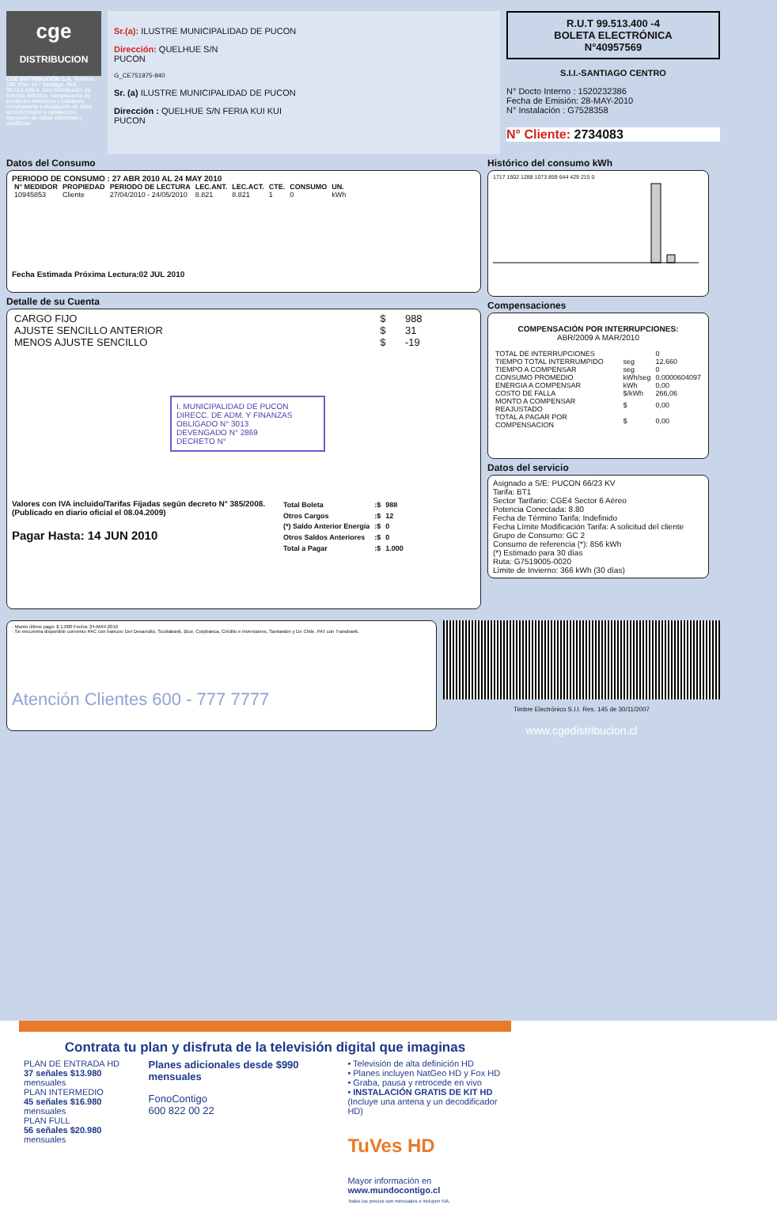cge
DISTRIBUCION
CGE DISTRIBUCIÓN S.A. Teatinos 280, Piso 16 - Santiago. Rut: 99.513.400-4. Giro Distribución de energía eléctrica, compraventa de productos eléctricos y celulares, compraventa e instalación de aires acondicionado y calefacción, ejecución de obras eléctricas y metálicas.
Sr.(a): ILUSTRE MUNICIPALIDAD DE PUCON
Dirección: QUELHUE S/N
PUCON
G_CE751975-940
Sr. (a) ILUSTRE MUNICIPALIDAD DE PUCON
Dirección : QUELHUE S/N FERIA KUI KUI
PUCON
R.U.T 99.513.400 -4
BOLETA ELECTRÓNICA
N°40957569
S.I.I.-SANTIAGO CENTRO
N° Docto Interno : 1520232386
Fecha de Emisión: 28-MAY-2010
N° Instalación : G7528358
N° Cliente: 2734083
Datos del Consumo
PERIODO DE CONSUMO : 27 ABR 2010 AL 24 MAY 2010
| N° MEDIDOR | PROPIEDAD | PERIODO DE LECTURA | LEC.ANT. | LEC.ACT. | CTE. | CONSUMO | UN. |
| --- | --- | --- | --- | --- | --- | --- | --- |
| 10945853 | Cliente | 27/04/2010 - 24/05/2010 | 8.821 | 8.821 | 1 | 0 | kWh |
Fecha Estimada Próxima Lectura:02 JUL 2010
Detalle de su Cuenta
| CARGO FIJO | $ | 988 |
| AJUSTE SENCILLO ANTERIOR | $ | 31 |
| MENOS AJUSTE SENCILLO | $ | -19 |
I. MUNICIPALIDAD DE PUCON
DIRECC. DE ADM. Y FINANZAS
OBLIGADO N° 3013
DEVENGADO N° 2869
DECRETO N°
Valores con IVA incluido/Tarifas Fijadas según decreto N° 385/2008. (Publicado en diario oficial el 08.04.2009)
Pagar Hasta: 14 JUN 2010
| Total Boleta | :$ | 988 |
| Otros Cargos | :$ | 12 |
| (*) Saldo Anterior Energía | :$ | 0 |
| Otros Saldos Anteriores | :$ | 0 |
| Total a Pagar | :$ | 1.000 |
Histórico del consumo kWh
1717 1502 1288 1073 859 644 429 215 0
Compensaciones
COMPENSACIÓN POR INTERRUPCIONES:
ABR/2009 A MAR/2010
| TOTAL DE INTERRUPCIONES | | 0 |
| TIEMPO TOTAL INTERRUMPIDO | seg | 12.660 |
| TIEMPO A COMPENSAR | seg | 0 |
| CONSUMO PROMEDIO | kWh/seg | 0,0000604097 |
| ENERGIA A COMPENSAR | kWh | 0,00 |
| COSTO DE FALLA | $/kWh | 266,06 |
| MONTO A COMPENSAR REAJUSTADO | $ | 0,00 |
| TOTAL A PAGAR POR COMPENSACION | $ | 0,00 |
Datos del servicio
Asignado a S/E: PUCON 66/23 KV
Tarifa: BT1
Sector Tarifario: CGE4 Sector 6 Aéreo
Potencia Conectada: 8.80
Fecha de Término Tarifa: Indefinido
Fecha Límite Modificación Tarifa: A solicitud del cliente
Grupo de Consumo: GC 2
Consumo de referencia (*): 856 kWh
(*) Estimado para 30 días
Ruta: G7519005-0020
Límite de Invierno: 366 kWh (30 días)
· Monto último pago: $ 1.000 Fecha: 24-MAY-2010
· Se encuentra disponible convenio PAC con bancos: Del Desarrollo, Scotiabank, Bice, Corpbanca, Crédito e Inversiones, Santander y De Chile. PAT con Transbank.
Atención Clientes 600 - 777 7777
Timbre Electrónico S.I.I. Res. 145 de 30/11/2007
www.cgedistribucion.cl
Contrata tu plan y disfruta de la televisión digital que imaginas
PLAN DE ENTRADA HD
37 señales $13.980 mensuales
PLAN INTERMEDIO
45 señales $16.980 mensuales
PLAN FULL
56 señales $20.980 mensuales
Planes adicionales desde $990 mensuales
FonoContigo
600 822 00 22
• Televisión de alta definición HD
• Planes incluyen NatGeo HD y Fox HD
• Graba, pausa y retrocede en vivo
• INSTALACIÓN GRATIS DE KIT HD
(Incluye una antena y un decodificador HD)
TuVes HD
Mayor información en www.mundocontigo.cl
Todos los precios son mensuales e incluyen IVA.